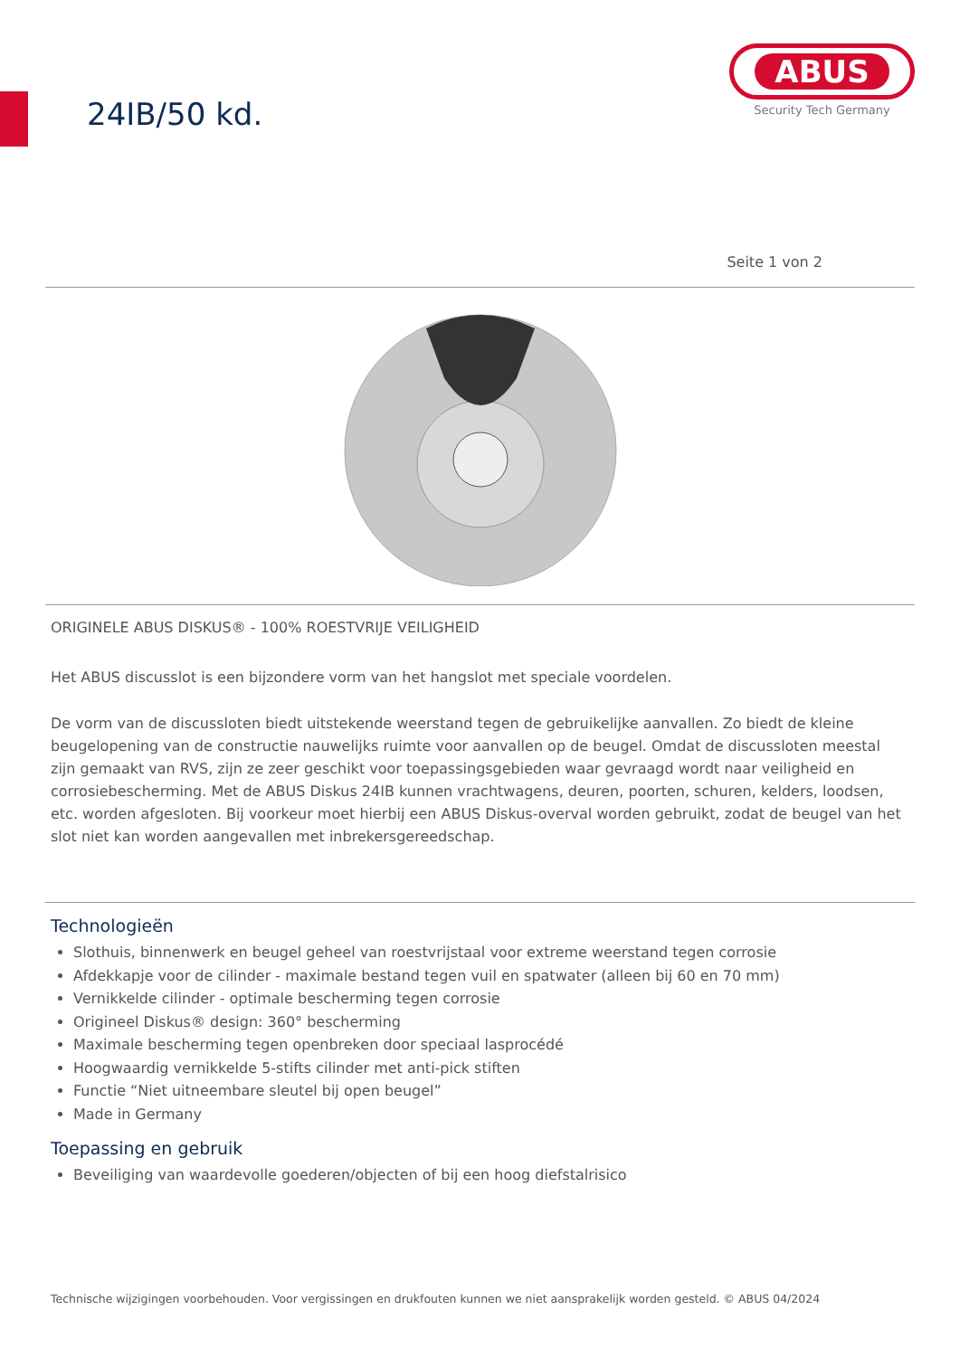24IB/50 kd.
ABUS
Security Tech Germany
Seite 1 von 2
ORIGINELE ABUS DISKUS® - 100% ROESTVRIJE VEILIGHEID
Het ABUS discusslot is een bijzondere vorm van het hangslot met speciale voordelen.
De vorm van de discussloten biedt uitstekende weerstand tegen de gebruikelijke aanvallen. Zo biedt de kleine beugelopening van de constructie nauwelijks ruimte voor aanvallen op de beugel. Omdat de discussloten meestal zijn gemaakt van RVS, zijn ze zeer geschikt voor toepassingsgebieden waar gevraagd wordt naar veiligheid en corrosiebescherming. Met de ABUS Diskus 24IB kunnen vrachtwagens, deuren, poorten, schuren, kelders, loodsen, etc. worden afgesloten. Bij voorkeur moet hierbij een ABUS Diskus-overval worden gebruikt, zodat de beugel van het slot niet kan worden aangevallen met inbrekersgereedschap.
Technologieën
Slothuis, binnenwerk en beugel geheel van roestvrijstaal voor extreme weerstand tegen corrosie
Afdekkapje voor de cilinder - maximale bestand tegen vuil en spatwater (alleen bij 60 en 70 mm)
Vernikkelde cilinder - optimale bescherming tegen corrosie
Origineel Diskus® design: 360° bescherming
Maximale bescherming tegen openbreken door speciaal lasprocédé
Hoogwaardig vernikkelde 5-stifts cilinder met anti-pick stiften
Functie “Niet uitneembare sleutel bij open beugel”
Made in Germany
Toepassing en gebruik
Beveiliging van waardevolle goederen/objecten of bij een hoog diefstalrisico
Technische wijzigingen voorbehouden. Voor vergissingen en drukfouten kunnen we niet aansprakelijk worden gesteld. © ABUS 04/2024